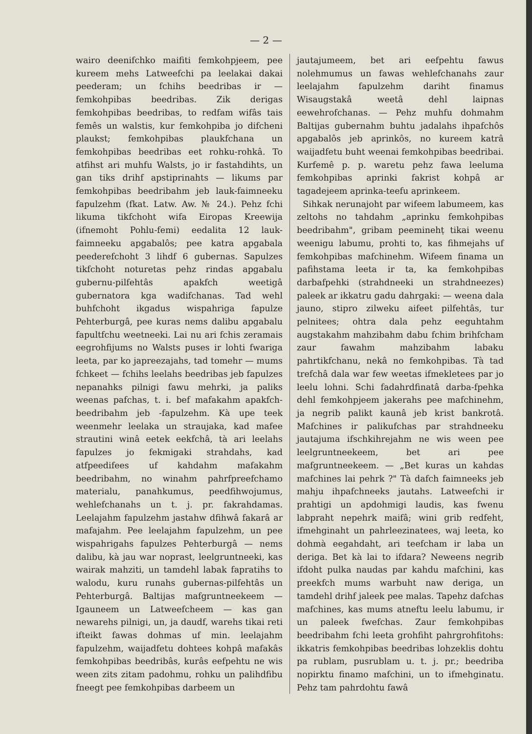— 2 —
wairo deenifchko maifiti femkohpjeem, pee kureem mehs Latweefchi pa leelakai dakai peederam; un fchihs beedribas ir — femkohpibas beedribas. Zik derigas femkohpibas beedribas, to redfam wifâs tais femês un walstis, kur femkohpiba jo difcheni plaukst; femkohpibas plaukfchana un femkohpibas beedribas eet rohku-rohkâ. To atfihst ari muhfu Walsts, jo ir fastahdihts, un gan tiks drihf apstiprinahts — likums par femkohpibas beedribahm jeb lauk-faimneeku fapulzehm (fkat. Latw. Aw. № 24.). Pehz fchi likuma tikfchoht wifa Eiropas Kreewija (ifnemoht Pohlu-femi) eedalita 12 lauk-faimneeku apgabalôs; pee katra apgabala peederefchoht 3 lihdf 6 gubernas. Sapulzes tikfchoht noturetas pehz rindas apgabalu gubernu-pilfehtâs apakfch weetigâ gubernatora kga wadifchanas. Tad wehl buhfchoht ikgadus wispahriga fapulze Pehterburgâ, pee kuras nems dalibu apgabalu fapultfchu weetneeki. Lai nu ari fchis zeramais eegrohfijums no Walsts puses ir lohti fwariga leeta, par ko japreezajahs, tad tomehr — mums fchkeet — fchihs leelahs beedribas jeb fapulzes nepanahks pilnigi fawu mehrki, ja paliks weenas pafchas, t. i. bef mafakahm apakfch-beedribahm jeb -fapulzehm. Kà upe teek weenmehr leelaka un straujaka, kad mafee strautini winâ eetek eekfchâ, tà ari leelahs fapulzes jo fekmigaki strahdahs, kad atfpeedifees uf kahdahm mafakahm beedribahm, no winahm pahrfpreefchamo materialu, panahkumus, peedfihwojumus, wehlefchanahs un t. j. pr. fakrahdamas. Leelajahm fapulzehm jastahw dfihwâ fakarâ ar mafajahm. Pee leelajahm fapulzehm, un pee wispahrigahs fapulzes Pehterburgâ — nems dalibu, kà jau war noprast, leelgruntneeki, kas wairak mahziti, un tamdehl labak fapratihs to walodu, kuru runahs gubernas-pilfehtâs un Pehterburgâ. Baltijas mafgruntneekeem — Igauneem un Latweefcheem — kas gan newarehs pilnigi, un, ja daudf, warehs tikai reti ifteikt fawas dohmas uf min. leelajahm fapulzehm, waijadfetu dohtees kohpâ mafakâs femkohpibas beedribâs, kurâs eefpehtu ne wis ween zits zitam padohmu, rohku un palihdfibu fneegt pee femkohpibas darbeem un
jautajumeem, bet ari eefpehtu fawus nolehmumus un fawas wehlefchanahs zaur leelajahm fapulzehm dariht finamus Wisaugstakâ weetâ dehl laipnas eewehrofchanas. — Pehz muhfu dohmahm Baltijas gubernahm buhtu jadalahs ihpafchôs apgabalôs jeb aprinkôs, no kureem katrâ waijadfetu buht weenai femkohpibas beedribai. Kurfemê p. p. waretu pehz fawa leeluma femkohpibas aprinki fakrist kohpâ ar tagadejeem aprinka-teefu aprinkeem.
Sihkak nerunajoht par wifeem labumeem, kas zeltohs no tahdahm „aprinku femkohpibas beedribahm", gribam peeminehṭ tikai weenu weenigu labumu, prohti to, kas fihmejahs uf femkohpibas mafchinehm. Wifeem finama un pafihstama leeta ir ta, ka femkohpibas darbafpehki (strahdneeki un strahdneezes) paleek ar ikkatru gadu dahrgaki: — weena dala jauno, stipro zilweku aifeet pilfehtâs, tur pelnitees; ohtra dala pehz eeguhtahm augstakahm mahzibahm dabu fchim brihfcham zaur fawahm mahzibahm labaku pahrtikfchanu, nekâ no femkohpibas. Tà tad trefchâ dala war few weetas ifmekletees par jo leelu lohni. Schi fadahrdfinatâ darba-fpehka dehl femkohpjeem jakerahs pee mafchinehm, ja negrib palikt kaunâ jeb krist bankrotâ. Mafchines ir palikufchas par strahdneeku jautajuma ifschkihrejahm ne wis ween pee leelgruntneekeem, bet ari pee mafgruntneekeem. — „Bet kuras un kahdas mafchines lai pehrk ?" Tà dafch faimneeks jeb mahju ihpafchneeks jautahs. Latweefchi ir prahtigi un apdohmigi laudis, kas fwenu labpraht nepehrk maifâ; wini grib redfeht, ifmehginaht un pahrleezinatees, waj leeta, ko dohmà eegahdaht, ari teefcham ir laba un deriga. Bet kà lai to ifdara? Neweens negrib ifdoht pulka naudas par kahdu mafchini, kas preekfch mums warbuht naw deriga, un tamdehl drihf jaleek pee malas. Tapehz dafchas mafchines, kas mums atneftu leelu labumu, ir un paleek fwefchas. Zaur femkohpibas beedribahm fchi leeta grohfiht pahrgrohfitohs: ikkatris femkohpibas beedribas lohzeklis dohtu pa rublam, pusrublam u. t. j. pr.; beedriba nopirktu finamo mafchini, un to ifmehginatu. Pehz tam pahrdohtu fawâ